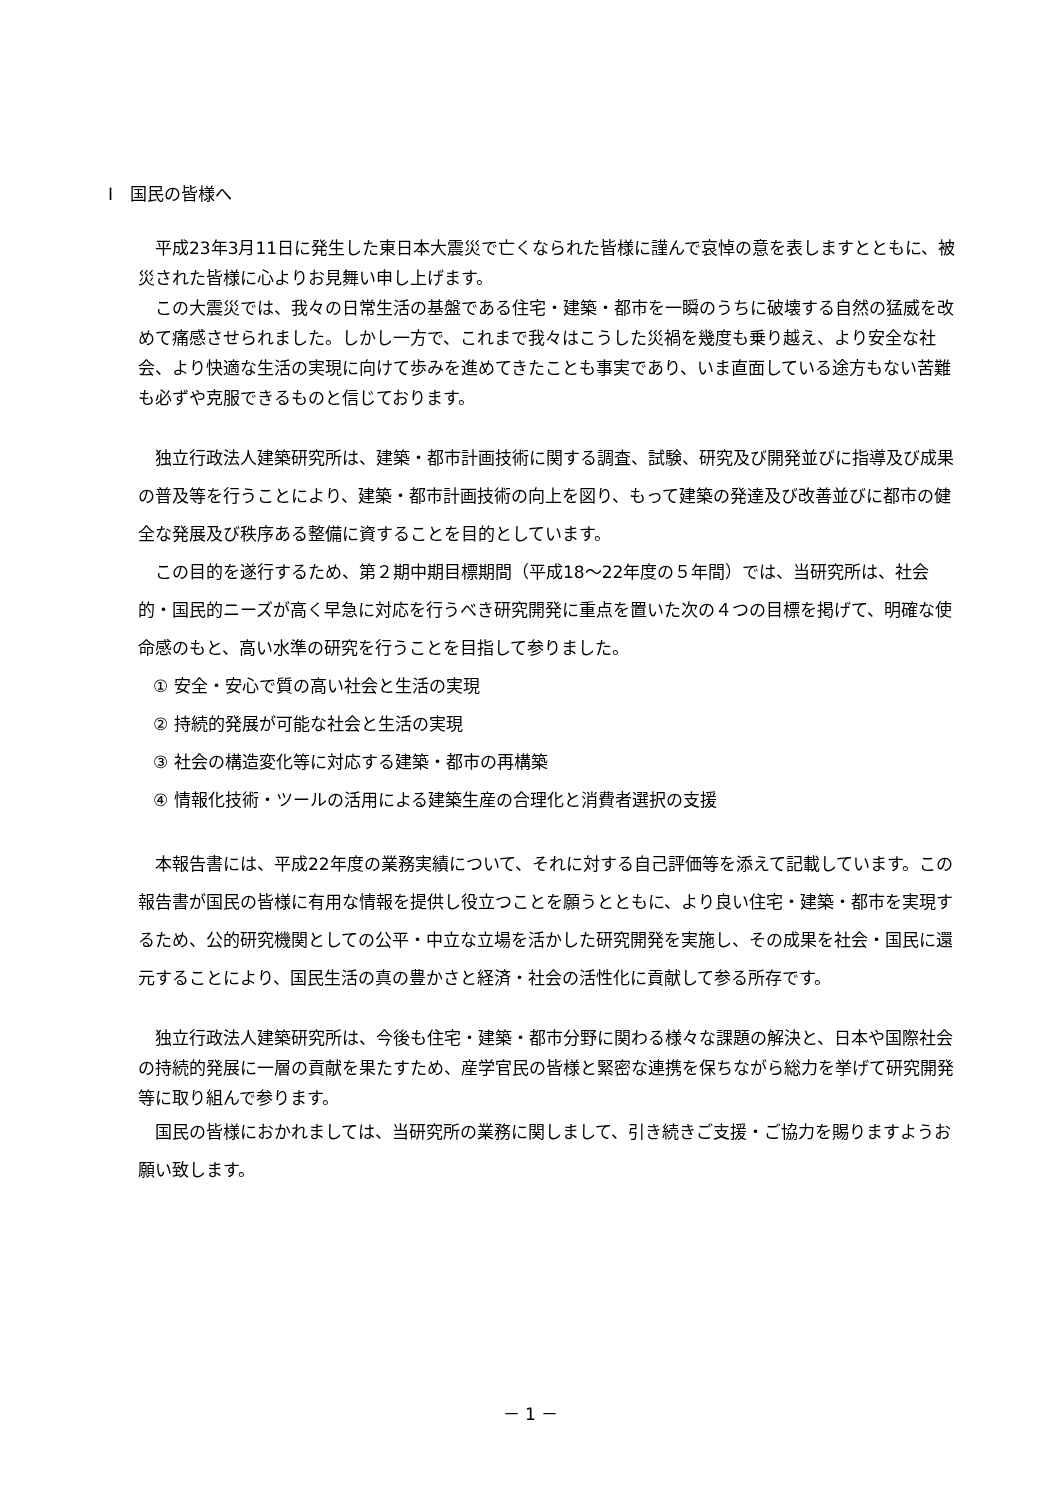Ⅰ　国民の皆様へ
平成23年3月11日に発生した東日本大震災で亡くなられた皆様に謹んで哀悼の意を表しますとともに、被災された皆様に心よりお見舞い申し上げます。
この大震災では、我々の日常生活の基盤である住宅・建築・都市を一瞬のうちに破壊する自然の猛威を改めて痛感させられました。しかし一方で、これまで我々はこうした災禍を幾度も乗り越え、より安全な社会、より快適な生活の実現に向けて歩みを進めてきたことも事実であり、いま直面している途方もない苦難も必ずや克服できるものと信じております。
独立行政法人建築研究所は、建築・都市計画技術に関する調査、試験、研究及び開発並びに指導及び成果の普及等を行うことにより、建築・都市計画技術の向上を図り、もって建築の発達及び改善並びに都市の健全な発展及び秩序ある整備に資することを目的としています。
この目的を遂行するため、第２期中期目標期間（平成18～22年度の５年間）では、当研究所は、社会的・国民的ニーズが高く早急に対応を行うべき研究開発に重点を置いた次の４つの目標を掲げて、明確な使命感のもと、高い水準の研究を行うことを目指して参りました。
① 安全・安心で質の高い社会と生活の実現
② 持続的発展が可能な社会と生活の実現
③ 社会の構造変化等に対応する建築・都市の再構築
④ 情報化技術・ツールの活用による建築生産の合理化と消費者選択の支援
本報告書には、平成22年度の業務実績について、それに対する自己評価等を添えて記載しています。この報告書が国民の皆様に有用な情報を提供し役立つことを願うとともに、より良い住宅・建築・都市を実現するため、公的研究機関としての公平・中立な立場を活かした研究開発を実施し、その成果を社会・国民に還元することにより、国民生活の真の豊かさと経済・社会の活性化に貢献して参る所存です。
独立行政法人建築研究所は、今後も住宅・建築・都市分野に関わる様々な課題の解決と、日本や国際社会の持続的発展に一層の貢献を果たすため、産学官民の皆様と緊密な連携を保ちながら総力を挙げて研究開発等に取り組んで参ります。
国民の皆様におかれましては、当研究所の業務に関しまして、引き続きご支援・ご協力を賜りますようお願い致します。
－ 1 －